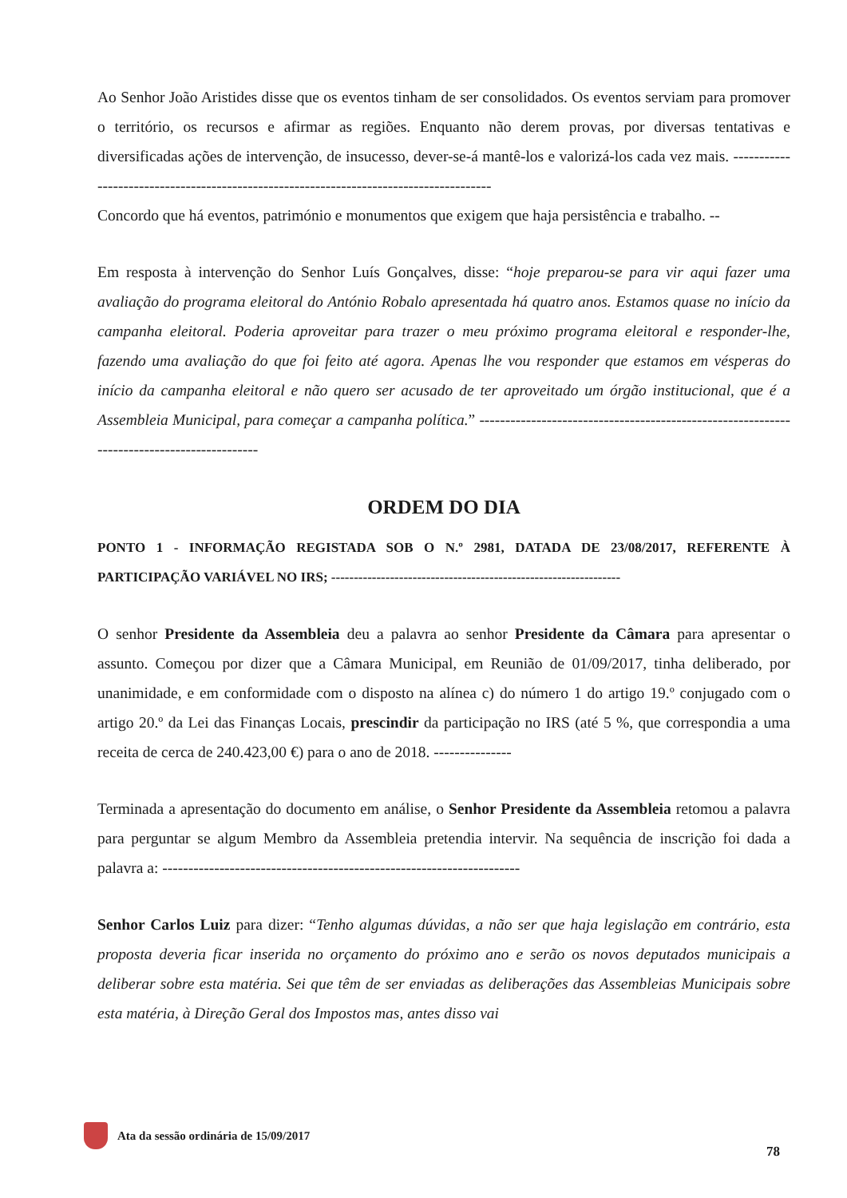Ao Senhor João Aristides disse que os eventos tinham de ser consolidados. Os eventos serviam para promover o território, os recursos e afirmar as regiões. Enquanto não derem provas, por diversas tentativas e diversificadas ações de intervenção, de insucesso, dever-se-á mantê-los e valorizá-los cada vez mais. ---------------------------------------------------------------------------------------
Concordo que há eventos, património e monumentos que exigem que haja persistência e trabalho. --
Em resposta à intervenção do Senhor Luís Gonçalves, disse: “hoje preparou-se para vir aqui fazer uma avaliação do programa eleitoral do António Robalo apresentada há quatro anos. Estamos quase no início da campanha eleitoral. Poderia aproveitar para trazer o meu próximo programa eleitoral e responder-lhe, fazendo uma avaliação do que foi feito até agora. Apenas lhe vou responder que estamos em vésperas do início da campanha eleitoral e não quero ser acusado de ter aproveitado um órgão institucional, que é a Assembleia Municipal, para começar a campanha política.” -------------------------------------------------------------------------------------------
ORDEM DO DIA
PONTO 1 - INFORMAÇÃO REGISTADA SOB O N.º 2981, DATADA DE 23/08/2017, REFERENTE À PARTICIPAÇÃO VARIÁVEL NO IRS; ----------------------------------------------------------------
O senhor Presidente da Assembleia deu a palavra ao senhor Presidente da Câmara para apresentar o assunto. Começou por dizer que a Câmara Municipal, em Reunião de 01/09/2017, tinha deliberado, por unanimidade, e em conformidade com o disposto na alínea c) do número 1 do artigo 19.º conjugado com o artigo 20.º da Lei das Finanças Locais, prescindir da participação no IRS (até 5 %, que correspondia a uma receita de cerca de 240.423,00 €) para o ano de 2018. ---------------
Terminada a apresentação do documento em análise, o Senhor Presidente da Assembleia retomou a palavra para perguntar se algum Membro da Assembleia pretendia intervir. Na sequência de inscrição foi dada a palavra a: ---------------------------------------------------------------------
Senhor Carlos Luiz para dizer: “Tenho algumas dúvidas, a não ser que haja legislação em contrário, esta proposta deveria ficar inserida no orçamento do próximo ano e serão os novos deputados municipais a deliberar sobre esta matéria. Sei que têm de ser enviadas as deliberações das Assembleias Municipais sobre esta matéria, à Direção Geral dos Impostos mas, antes disso vai
Ata da sessão ordinária de 15/09/2017
78